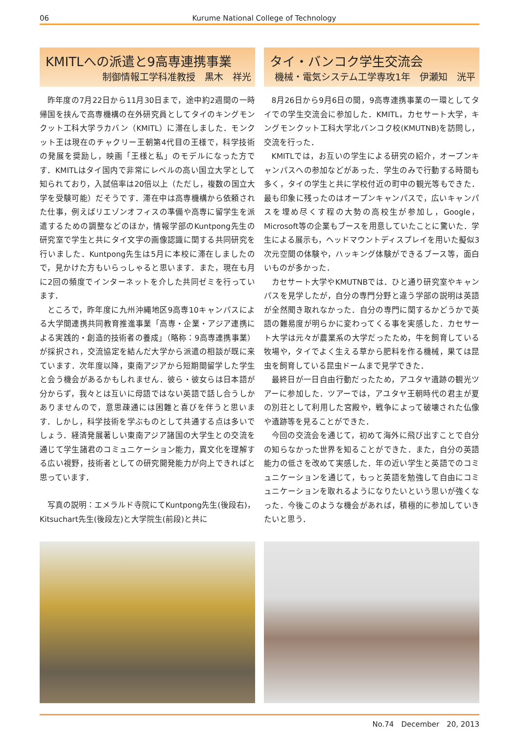06 Kurume National College of Technology
KMITLへの派遣と9高専連携事業
制御情報工学科准教授　黒木　祥光
昨年度の7月22日から11月30日まで，途中約2週間の一時帰国を挟んで高専機構の在外研究員としてタイのキングモンクット工科大学ラカバン（KMITL）に滞在しました．モンクット王は現在のチャクリー王朝第4代目の王様で，科学技術の発展を奨励し，映画「王様と私」のモデルになった方です．KMITLはタイ国内で非常にレベルの高い国立大学として知られており，入試倍率は20倍以上（ただし，複数の国立大学を受験可能）だそうです．滞在中は高専機構から依頼された仕事，例えばリエゾンオフィスの準備や高専に留学生を派遣するための調整などのほか，情報学部のKuntpong先生の研究室で学生と共にタイ文字の画像認識に関する共同研究を行いました．Kuntpong先生は5月に本校に滞在しましたので，見かけた方もいらっしゃると思います．また，現在も月に2回の頻度でインターネットを介した共同ゼミを行っています．
ところで，昨年度に九州沖縄地区9高専10キャンパスによる大学間連携共同教育推進事業「高専・企業・アジア連携による実践的・創造的技術者の養成」（略称：9高専連携事業）が採択され，交流協定を結んだ大学から派遣の相談が既に来ています．次年度以降，東南アジアから短期間留学した学生と会う機会があるかもしれません．彼ら・彼女らは日本語が分からず，我々とは互いに母語ではない英語で話し合うしかありませんので，意思疎通には困難と喜びを伴うと思います．しかし，科学技術を学ぶものとして共通する点は多いでしょう．経済発展著しい東南アジア諸国の大学生との交流を通じて学生諸君のコミュニケーション能力，異文化を理解する広い視野，技術者としての研究開発能力が向上できればと思っています．
写真の説明：エメラルド寺院にてKuntpong先生(後段右)，Kitsuchart先生(後段左)と大学院生(前段)と共に
タイ・バンコク学生交流会
機械・電気システム工学専攻1年　伊瀬知　洸平
8月26日から9月6日の間，9高専連携事業の一環としてタイでの学生交流会に参加した．KMITL，カセサート大学，キングモンクット工科大学北バンコク校(KMUTNB)を訪問し，交流を行った．
KMITLでは，お互いの学生による研究の紹介，オープンキャンパスへの参加などがあった．学生のみで行動する時間も多く，タイの学生と共に学校付近の町中の観光等もできた．最も印象に残ったのはオープンキャンパスで，広いキャンパスを埋め尽くす程の大勢の高校生が参加し，Google，Microsoft等の企業もブースを用意していたことに驚いた．学生による展示も，ヘッドマウントディスプレイを用いた擬似3次元空間の体験や，ハッキング体験ができるブース等，面白いものが多かった．
カセサート大学やKMUTNBでは．ひと通り研究室やキャンパスを見学したが，自分の専門分野と違う学部の説明は英語が全然聞き取れなかった．自分の専門に関するかどうかで英語の難易度が明らかに変わってくる事を実感した．カセサート大学は元々が農業系の大学だったため，牛を飼育している牧場や，タイでよく生える草から肥料を作る機械，果ては昆虫を飼育している昆虫ドームまで見学できた．
最終日が一日自由行動だったため，アユタヤ遺跡の観光ツアーに参加した．ツアーでは，アユタヤ王朝時代の君主が夏の別荘として利用した宮殿や，戦争によって破壊された仏像や遺跡等を見ることができた．
今回の交流会を通じて，初めて海外に飛び出すことで自分の知らなかった世界を知ることができた．また，自分の英語能力の低さを改めて実感した．年の近い学生と英語でのコミュニケーションを通じて，もっと英語を勉強して自由にコミュニケーションを取れるようになりたいという思いが強くなった．今後このような機会があれば，積極的に参加していきたいと思う．
No.74　December　20, 2013